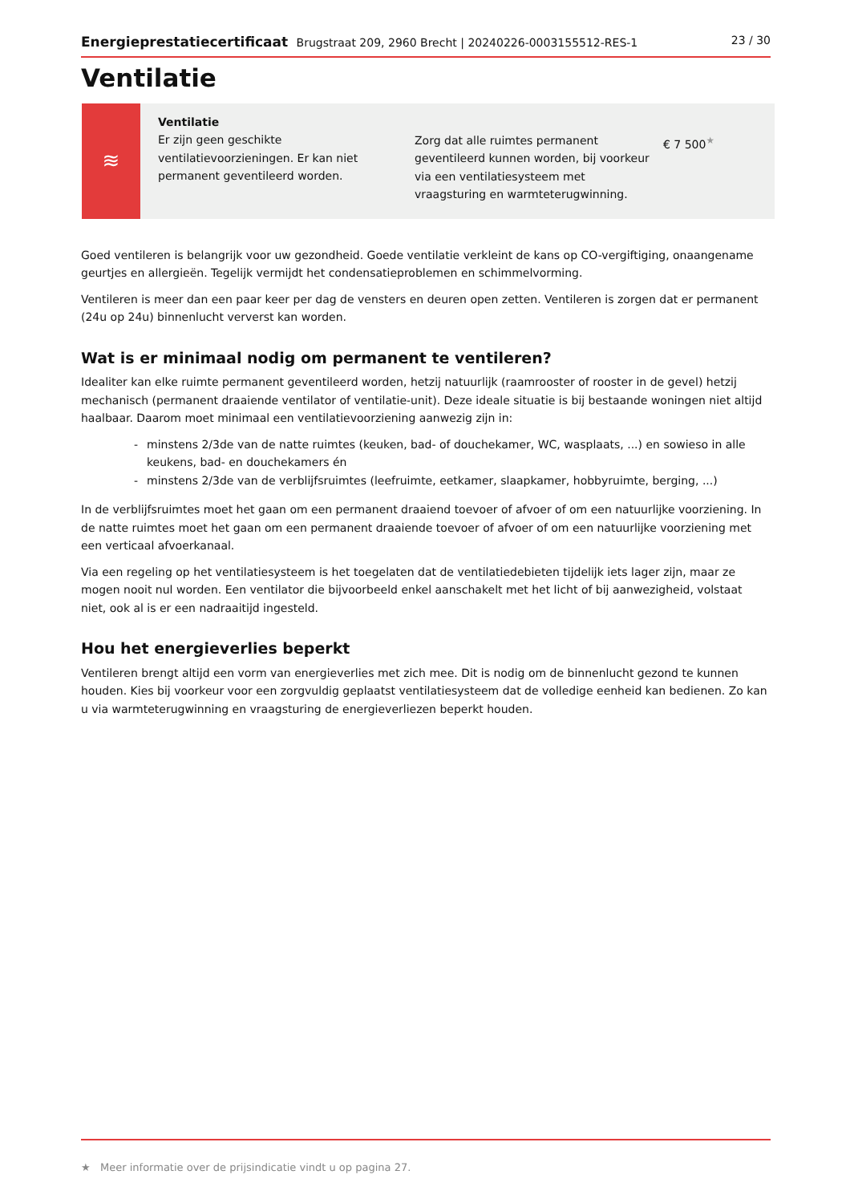Energieprestatiecertificaat Brugstraat 209, 2960 Brecht | 20240226-0003155512-RES-1
23 / 30
Ventilatie
≋
Ventilatie
Er zijn geen geschikte ventilatievoorzieningen. Er kan niet permanent geventileerd worden.
Zorg dat alle ruimtes permanent geventileerd kunnen worden, bij voorkeur via een ventilatiesysteem met vraagsturing en warmteterugwinning.
€ 7 500<sup>★</sup>
Goed ventileren is belangrijk voor uw gezondheid. Goede ventilatie verkleint de kans op CO-vergiftiging, onaangename geurtjes en allergieën. Tegelijk vermijdt het condensatieproblemen en schimmelvorming.
Ventileren is meer dan een paar keer per dag de vensters en deuren open zetten. Ventileren is zorgen dat er permanent (24u op 24u) binnenlucht ververst kan worden.
Wat is er minimaal nodig om permanent te ventileren?
Idealiter kan elke ruimte permanent geventileerd worden, hetzij natuurlijk (raamrooster of rooster in de gevel) hetzij mechanisch (permanent draaiende ventilator of ventilatie-unit). Deze ideale situatie is bij bestaande woningen niet altijd haalbaar. Daarom moet minimaal een ventilatievoorziening aanwezig zijn in:
- minstens 2/3de van de natte ruimtes (keuken, bad- of douchekamer, WC, wasplaats, ...) en sowieso in alle keukens, bad- en douchekamers én
- minstens 2/3de van de verblijfsruimtes (leefruimte, eetkamer, slaapkamer, hobbyruimte, berging, ...)
In de verblijfsruimtes moet het gaan om een permanent draaiend toevoer of afvoer of om een natuurlijke voorziening. In de natte ruimtes moet het gaan om een permanent draaiende toevoer of afvoer of om een natuurlijke voorziening met een verticaal afvoerkanaal.
Via een regeling op het ventilatiesysteem is het toegelaten dat de ventilatiedebieten tijdelijk iets lager zijn, maar ze mogen nooit nul worden. Een ventilator die bijvoorbeeld enkel aanschakelt met het licht of bij aanwezigheid, volstaat niet, ook al is er een nadraaitijd ingesteld.
Hou het energieverlies beperkt
Ventileren brengt altijd een vorm van energieverlies met zich mee. Dit is nodig om de binnenlucht gezond te kunnen houden. Kies bij voorkeur voor een zorgvuldig geplaatst ventilatiesysteem dat de volledige eenheid kan bedienen. Zo kan u via warmteterugwinning en vraagsturing de energieverliezen beperkt houden.
★ Meer informatie over de prijsindicatie vindt u op pagina 27.